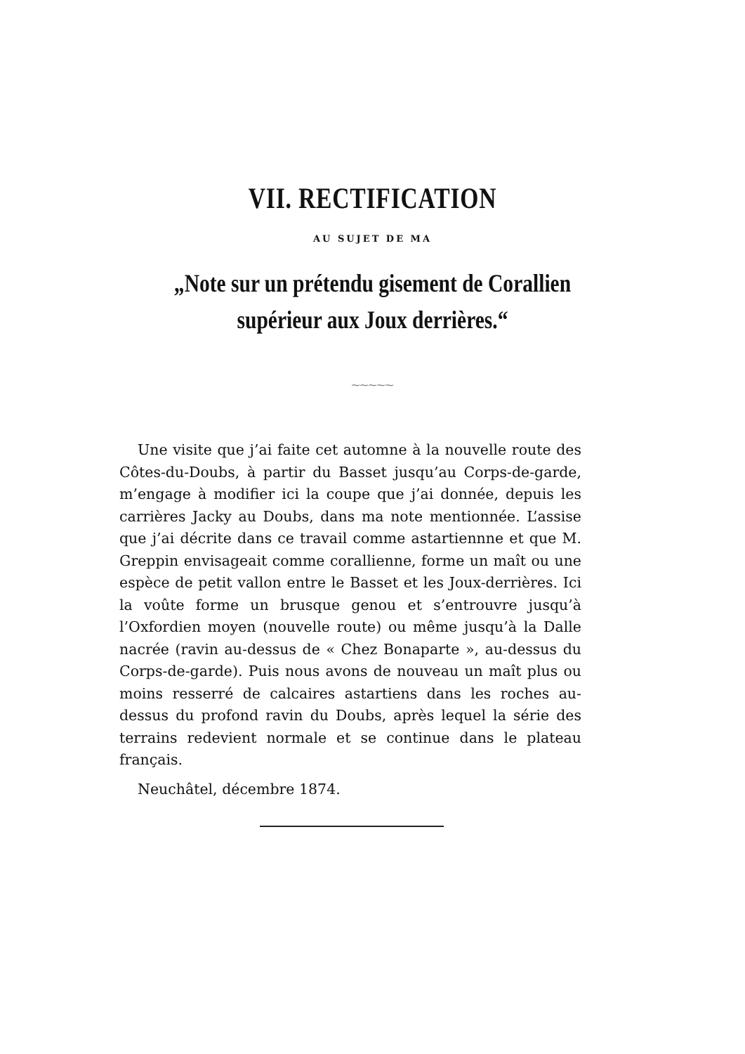VII. RECTIFICATION
AU SUJET DE MA
„Note sur un prétendu gisement de Corallien
supérieur aux Joux derrières.“
⁓⁓⁓⁓⁓
Une visite que j’ai faite cet automne à la nouvelle route des Côtes-du-Doubs, à partir du Basset jusqu’au Corps-de-garde, m’engage à modifier ici la coupe que j’ai donnée, depuis les carrières Jacky au Doubs, dans ma note mentionnée. L’assise que j’ai décrite dans ce travail comme astartiennne et que M. Greppin envisageait comme corallienne, forme un maît ou une espèce de petit vallon entre le Basset et les Joux-derrières. Ici la voûte forme un brusque genou et s’entrouvre jusqu’à l’Oxfordien moyen (nouvelle route) ou même jusqu’à la Dalle nacrée (ravin au-dessus de « Chez Bonaparte », au-dessus du Corps-de-garde). Puis nous avons de nouveau un maît plus ou moins resserré de calcaires astartiens dans les roches au-dessus du profond ravin du Doubs, après lequel la série des terrains redevient normale et se continue dans le plateau français.
Neuchâtel, décembre 1874.